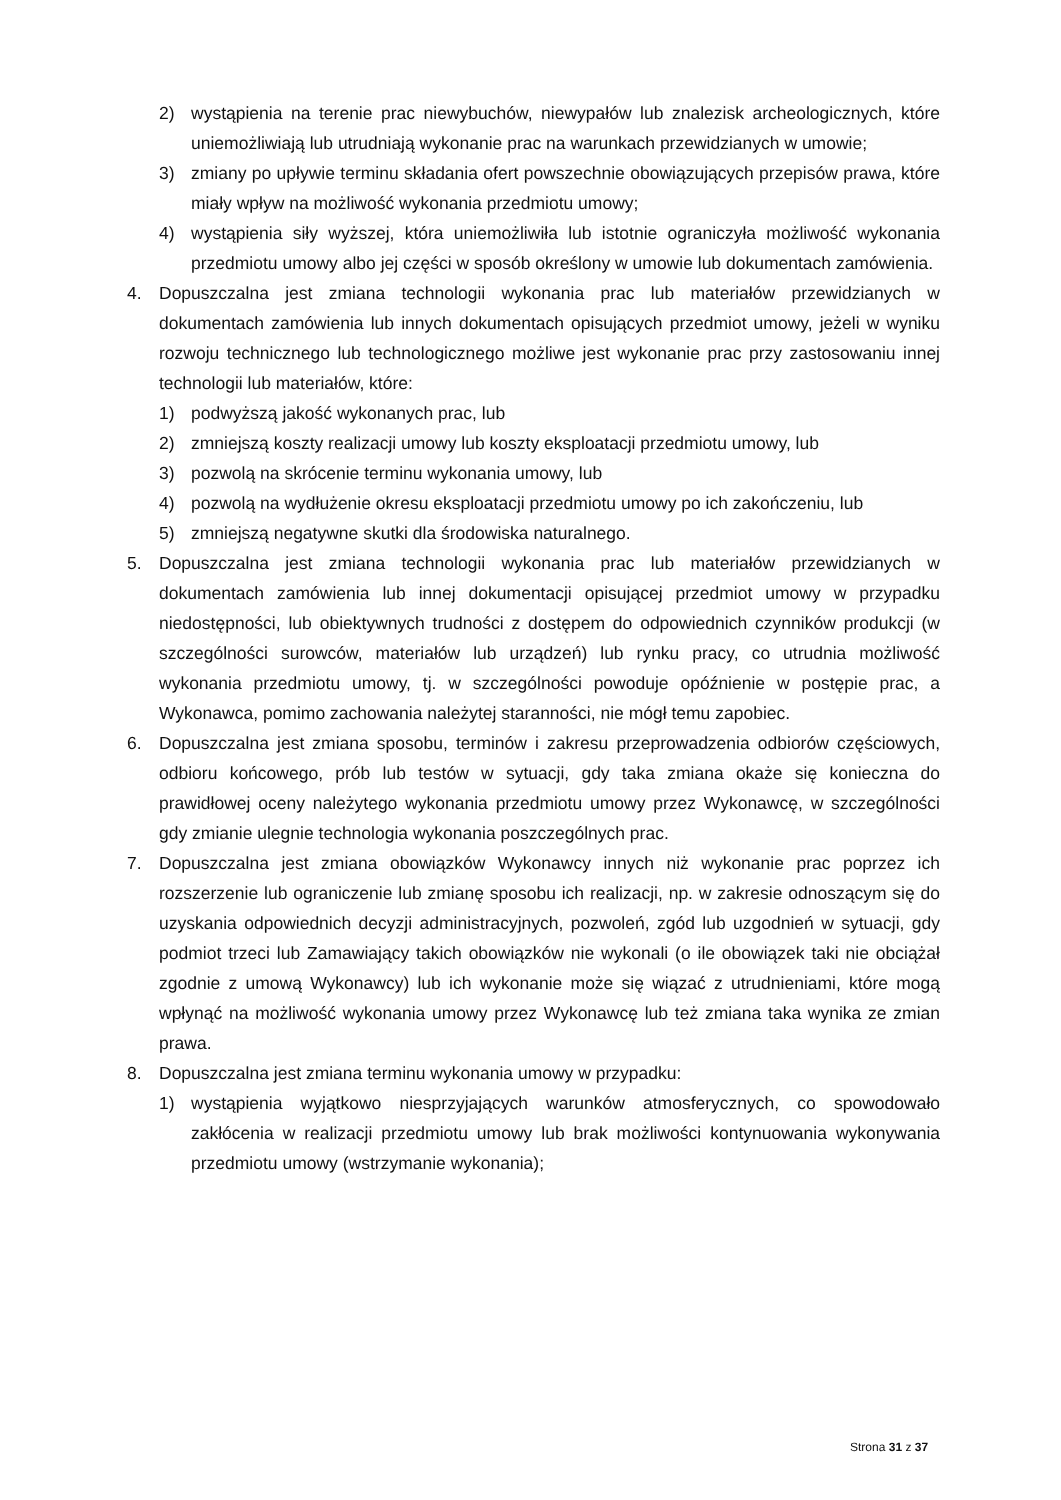2) wystąpienia na terenie prac niewybuchów, niewypałów lub znalezisk archeologicznych, które uniemożliwiają lub utrudniają wykonanie prac na warunkach przewidzianych w umowie;
3) zmiany po upływie terminu składania ofert powszechnie obowiązujących przepisów prawa, które miały wpływ na możliwość wykonania przedmiotu umowy;
4) wystąpienia siły wyższej, która uniemożliwiła lub istotnie ograniczyła możliwość wykonania przedmiotu umowy albo jej części w sposób określony w umowie lub dokumentach zamówienia.
4. Dopuszczalna jest zmiana technologii wykonania prac lub materiałów przewidzianych w dokumentach zamówienia lub innych dokumentach opisujących przedmiot umowy, jeżeli w wyniku rozwoju technicznego lub technologicznego możliwe jest wykonanie prac przy zastosowaniu innej technologii lub materiałów, które:
1) podwyższą jakość wykonanych prac, lub
2) zmniejszą koszty realizacji umowy lub koszty eksploatacji przedmiotu umowy, lub
3) pozwolą na skrócenie terminu wykonania umowy, lub
4) pozwolą na wydłużenie okresu eksploatacji przedmiotu umowy po ich zakończeniu, lub
5) zmniejszą negatywne skutki dla środowiska naturalnego.
5. Dopuszczalna jest zmiana technologii wykonania prac lub materiałów przewidzianych w dokumentach zamówienia lub innej dokumentacji opisującej przedmiot umowy w przypadku niedostępności, lub obiektywnych trudności z dostępem do odpowiednich czynników produkcji (w szczególności surowców, materiałów lub urządzeń) lub rynku pracy, co utrudnia możliwość wykonania przedmiotu umowy, tj. w szczególności powoduje opóźnienie w postępie prac, a Wykonawca, pomimo zachowania należytej staranności, nie mógł temu zapobiec.
6. Dopuszczalna jest zmiana sposobu, terminów i zakresu przeprowadzenia odbiorów częściowych, odbioru końcowego, prób lub testów w sytuacji, gdy taka zmiana okaże się konieczna do prawidłowej oceny należytego wykonania przedmiotu umowy przez Wykonawcę, w szczególności gdy zmianie ulegnie technologia wykonania poszczególnych prac.
7. Dopuszczalna jest zmiana obowiązków Wykonawcy innych niż wykonanie prac poprzez ich rozszerzenie lub ograniczenie lub zmianę sposobu ich realizacji, np. w zakresie odnoszącym się do uzyskania odpowiednich decyzji administracyjnych, pozwoleń, zgód lub uzgodnień w sytuacji, gdy podmiot trzeci lub Zamawiający takich obowiązków nie wykonali (o ile obowiązek taki nie obciążał zgodnie z umową Wykonawcy) lub ich wykonanie może się wiązać z utrudnieniami, które mogą wpłynąć na możliwość wykonania umowy przez Wykonawcę lub też zmiana taka wynika ze zmian prawa.
8. Dopuszczalna jest zmiana terminu wykonania umowy w przypadku:
1) wystąpienia wyjątkowo niesprzyjających warunków atmosferycznych, co spowodowało zakłócenia w realizacji przedmiotu umowy lub brak możliwości kontynuowania wykonywania przedmiotu umowy (wstrzymanie wykonania);
Strona 31 z 37